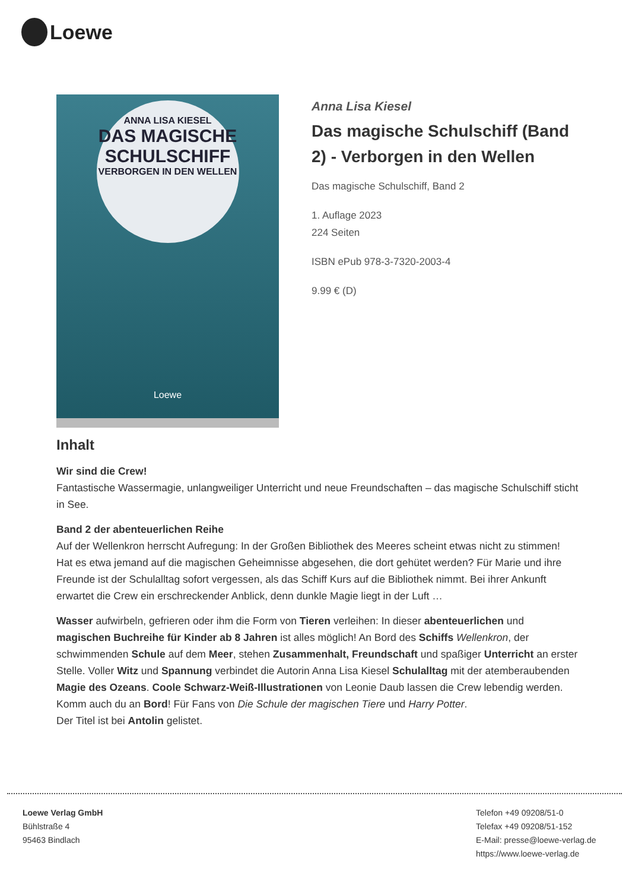Loewe
ANNA LISA KIESEL
DAS MAGISCHE SCHULSCHIFF
VERBORGEN IN DEN WELLEN
Loewe
Anna Lisa Kiesel
Das magische Schulschiff (Band 2) - Verborgen in den Wellen
Das magische Schulschiff, Band 2
1. Auflage 2023
224 Seiten
ISBN ePub 978-3-7320-2003-4
9.99 € (D)
Inhalt
Wir sind die Crew!
Fantastische Wassermagie, unlangweiliger Unterricht und neue Freundschaften – das magische Schulschiff sticht in See.
Band 2 der abenteuerlichen Reihe
Auf der Wellenkron herrscht Aufregung: In der Großen Bibliothek des Meeres scheint etwas nicht zu stimmen! Hat es etwa jemand auf die magischen Geheimnisse abgesehen, die dort gehütet werden? Für Marie und ihre Freunde ist der Schulalltag sofort vergessen, als das Schiff Kurs auf die Bibliothek nimmt. Bei ihrer Ankunft erwartet die Crew ein erschreckender Anblick, denn dunkle Magie liegt in der Luft …
Wasser aufwirbeln, gefrieren oder ihm die Form von Tieren verleihen: In dieser abenteuerlichen und magischen Buchreihe für Kinder ab 8 Jahren ist alles möglich! An Bord des Schiffs Wellenkron, der schwimmenden Schule auf dem Meer, stehen Zusammenhalt, Freundschaft und spaßiger Unterricht an erster Stelle. Voller Witz und Spannung verbindet die Autorin Anna Lisa Kiesel Schulalltag mit der atemberaubenden Magie des Ozeans. Coole Schwarz-Weiß-Illustrationen von Leonie Daub lassen die Crew lebendig werden. Komm auch du an Bord! Für Fans von Die Schule der magischen Tiere und Harry Potter.
Der Titel ist bei Antolin gelistet.
Loewe Verlag GmbH
Bühlstraße 4
95463 Bindlach
Telefon +49 09208/51-0
Telefax +49 09208/51-152
E-Mail: presse@loewe-verlag.de
https://www.loewe-verlag.de